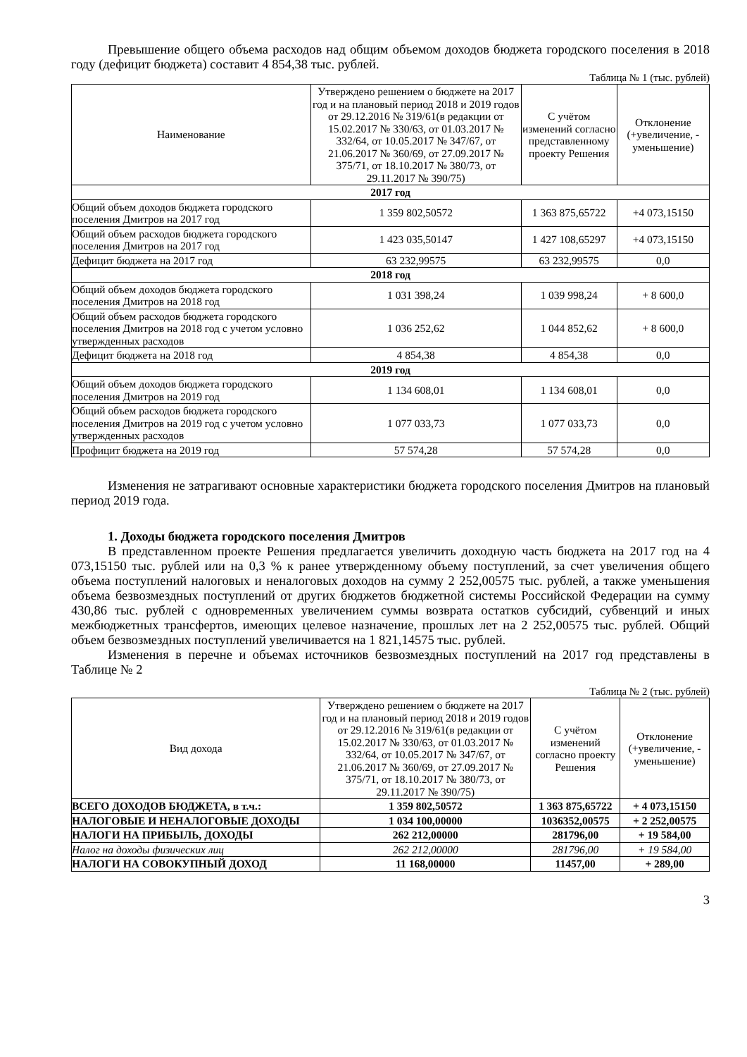Превышение общего объема расходов над общим объемом доходов бюджета городского поселения в 2018 году (дефицит бюджета) составит 4 854,38 тыс. рублей.
Таблица № 1 (тыс. рублей)
| Наименование | Утверждено решением о бюджете на 2017 год и на плановый период 2018 и 2019 годов от 29.12.2016 № 319/61(в редакции от 15.02.2017 № 330/63, от 01.03.2017 № 332/64, от 10.05.2017 № 347/67, от 21.06.2017 № 360/69, от 27.09.2017 № 375/71, от 18.10.2017 № 380/73, от 29.11.2017 № 390/75) | С учётом изменений согласно представленному проекту Решения | Отклонение (+увеличение, - уменьшение) |
| --- | --- | --- | --- |
| 2017 год | | | |
| Общий объем доходов бюджета городского поселения Дмитров на 2017 год | 1 359 802,50572 | 1 363 875,65722 | +4 073,15150 |
| Общий объем расходов бюджета городского поселения Дмитров на 2017 год | 1 423 035,50147 | 1 427 108,65297 | +4 073,15150 |
| Дефицит бюджета на 2017 год | 63 232,99575 | 63 232,99575 | 0,0 |
| 2018 год | | | |
| Общий объем доходов бюджета городского поселения Дмитров на 2018 год | 1 031 398,24 | 1 039 998,24 | + 8 600,0 |
| Общий объем расходов бюджета городского поселения Дмитров на 2018 год с учетом условно утвержденных расходов | 1 036 252,62 | 1 044 852,62 | + 8 600,0 |
| Дефицит бюджета на 2018 год | 4 854,38 | 4 854,38 | 0,0 |
| 2019 год | | | |
| Общий объем доходов бюджета городского поселения Дмитров на 2019 год | 1 134 608,01 | 1 134 608,01 | 0,0 |
| Общий объем расходов бюджета городского поселения Дмитров на 2019 год с учетом условно утвержденных расходов | 1 077 033,73 | 1 077 033,73 | 0,0 |
| Профицит бюджета на 2019 год | 57 574,28 | 57 574,28 | 0,0 |
Изменения не затрагивают основные характеристики бюджета городского поселения Дмитров на плановый период 2019 года.
1. Доходы бюджета городского поселения Дмитров
В представленном проекте Решения предлагается увеличить доходную часть бюджета на 2017 год на 4 073,15150 тыс. рублей или на 0,3 % к ранее утвержденному объему поступлений, за счет увеличения общего объема поступлений налоговых и неналоговых доходов на сумму 2 252,00575 тыс. рублей, а также уменьшения объема безвозмездных поступлений от других бюджетов бюджетной системы Российской Федерации на сумму 430,86 тыс. рублей с одновременных увеличением суммы возврата остатков субсидий, субвенций и иных межбюджетных трансфертов, имеющих целевое назначение, прошлых лет на 2 252,00575 тыс. рублей. Общий объем безвозмездных поступлений увеличивается на 1 821,14575 тыс. рублей.
Изменения в перечне и объемах источников безвозмездных поступлений на 2017 год представлены в Таблице № 2
Таблица № 2 (тыс. рублей)
| Вид дохода | Утверждено решением о бюджете на 2017 год и на плановый период 2018 и 2019 годов от 29.12.2016 № 319/61(в редакции от 15.02.2017 № 330/63, от 01.03.2017 № 332/64, от 10.05.2017 № 347/67, от 21.06.2017 № 360/69, от 27.09.2017 № 375/71, от 18.10.2017 № 380/73, от 29.11.2017 № 390/75) | С учётом изменений согласно проекту Решения | Отклонение (+увеличение, - уменьшение) |
| --- | --- | --- | --- |
| ВСЕГО ДОХОДОВ БЮДЖЕТА, в т.ч.: | 1 359 802,50572 | 1 363 875,65722 | + 4 073,15150 |
| НАЛОГОВЫЕ И НЕНАЛОГОВЫЕ ДОХОДЫ | 1 034 100,00000 | 1036352,00575 | + 2 252,00575 |
| НАЛОГИ НА ПРИБЫЛЬ, ДОХОДЫ | 262 212,00000 | 281796,00 | + 19 584,00 |
| Налог на доходы физических лиц | 262 212,00000 | 281796,00 | + 19 584,00 |
| НАЛОГИ НА СОВОКУПНЫЙ ДОХОД | 11 168,00000 | 11457,00 | + 289,00 |
3